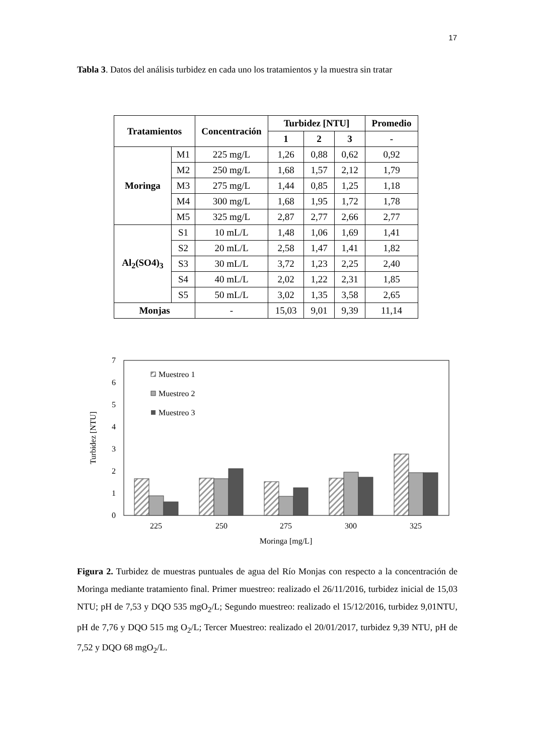17
Tabla 3. Datos del análisis turbidez en cada uno los tratamientos y la muestra sin tratar
| Tratamientos | | Concentración | Turbidez [NTU] | | | Promedio |
| --- | --- | --- | --- | --- | --- | --- |
| | | | 1 | 2 | 3 | - |
| Moringa | M1 | 225 mg/L | 1,26 | 0,88 | 0,62 | 0,92 |
| | M2 | 250 mg/L | 1,68 | 1,57 | 2,12 | 1,79 |
| | M3 | 275 mg/L | 1,44 | 0,85 | 1,25 | 1,18 |
| | M4 | 300 mg/L | 1,68 | 1,95 | 1,72 | 1,78 |
| | M5 | 325 mg/L | 2,87 | 2,77 | 2,66 | 2,77 |
| Al<sub>2</sub>(SO4)<sub>3</sub> | S1 | 10 mL/L | 1,48 | 1,06 | 1,69 | 1,41 |
| | S2 | 20 mL/L | 2,58 | 1,47 | 1,41 | 1,82 |
| | S3 | 30 mL/L | 3,72 | 1,23 | 2,25 | 2,40 |
| | S4 | 40 mL/L | 2,02 | 1,22 | 2,31 | 1,85 |
| | S5 | 50 mL/L | 3,02 | 1,35 | 3,58 | 2,65 |
| Monjas | | - | 15,03 | 9,01 | 9,39 | 11,14 |
0
1
2
3
4
5
6
7
Turbidez [NTU]
225
250
275
300
325
Moringa [mg/L]
Muestreo 1
Muestreo 2
Muestreo 3
Figura 2. Turbidez de muestras puntuales de agua del Río Monjas con respecto a la concentración de Moringa mediante tratamiento final. Primer muestreo: realizado el 26/11/2016, turbidez inicial de 15,03 NTU; pH de 7,53 y DQO 535 mgO<sub>2</sub>/L; Segundo muestreo: realizado el 15/12/2016, turbidez 9,01NTU, pH de 7,76 y DQO 515 mg O<sub>2</sub>/L; Tercer Muestreo: realizado el 20/01/2017, turbidez 9,39 NTU, pH de 7,52 y DQO 68 mgO<sub>2</sub>/L.